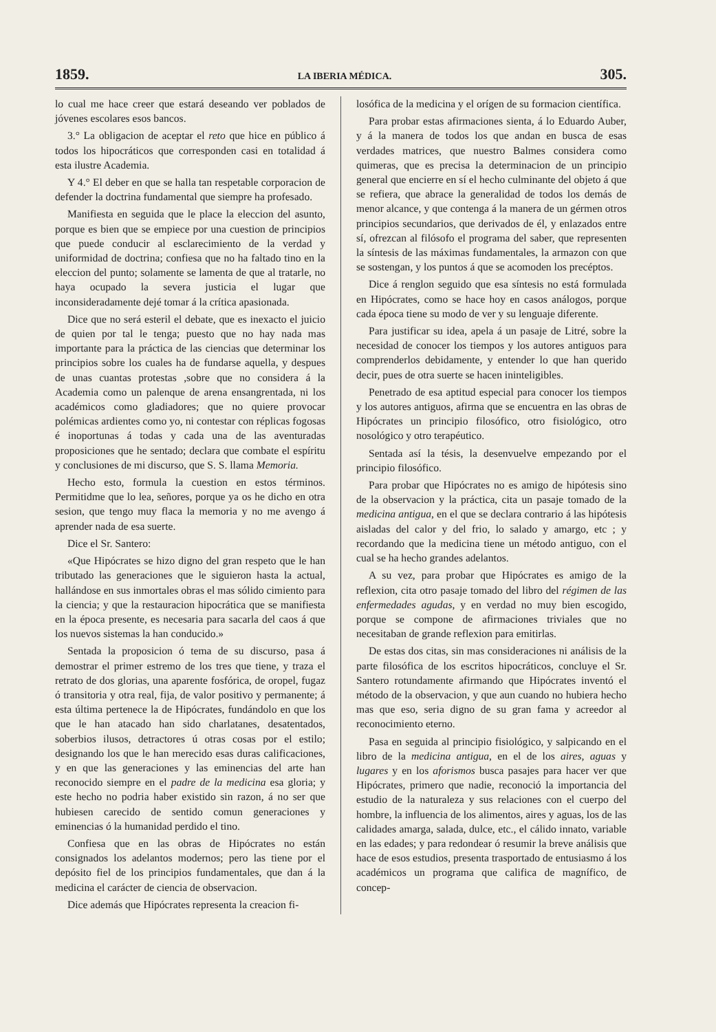1859. LA IBERIA MÉDICA. 305.
lo cual me hace creer que estará deseando ver poblados de jóvenes escolares esos bancos.
3.° La obligacion de aceptar el reto que hice en público á todos los hipocráticos que corresponden casi en totalidad á esta ilustre Academia.
Y 4.° El deber en que se halla tan respetable corporacion de defender la doctrina fundamental que siempre ha profesado.
Manifiesta en seguida que le place la eleccion del asunto, porque es bien que se empiece por una cuestion de principios que puede conducir al esclarecimiento de la verdad y uniformidad de doctrina; confiesa que no ha faltado tino en la eleccion del punto; solamente se lamenta de que al tratarle, no haya ocupado la severa justicia el lugar que inconsideradamente dejé tomar á la crítica apasionada.
Dice que no será esteril el debate, que es inexacto el juicio de quien por tal le tenga; puesto que no hay nada mas importante para la práctica de las ciencias que determinar los principios sobre los cuales ha de fundarse aquella, y despues de unas cuantas protestas ,sobre que no considera á la Academia como un palenque de arena ensangrentada, ni los académicos como gladiadores; que no quiere provocar polémicas ardientes como yo, ni contestar con réplicas fogosas é inoportunas á todas y cada una de las aventuradas proposiciones que he sentado; declara que combate el espíritu y conclusiones de mi discurso, que S. S. llama Memoria.
Hecho esto, formula la cuestion en estos términos. Permitidme que lo lea, señores, porque ya os he dicho en otra sesion, que tengo muy flaca la memoria y no me avengo á aprender nada de esa suerte.
Dice el Sr. Santero:
«Que Hipócrates se hizo digno del gran respeto que le han tributado las generaciones que le siguieron hasta la actual, hallándose en sus inmortales obras el mas sólido cimiento para la ciencia; y que la restauracion hipocrática que se manifiesta en la época presente, es necesaria para sacarla del caos á que los nuevos sistemas la han conducido.»
Sentada la proposicion ó tema de su discurso, pasa á demostrar el primer estremo de los tres que tiene, y traza el retrato de dos glorias, una aparente fosfórica, de oropel, fugaz ó transitoria y otra real, fija, de valor positivo y permanente; á esta última pertenece la de Hipócrates, fundándolo en que los que le han atacado han sido charlatanes, desatentados, soberbios ilusos, detractores ú otras cosas por el estilo; designando los que le han merecido esas duras calificaciones, y en que las generaciones y las eminencias del arte han reconocido siempre en el padre de la medicina esa gloria; y este hecho no podria haber existido sin razon, á no ser que hubiesen carecido de sentido comun generaciones y eminencias ó la humanidad perdido el tino.
Confiesa que en las obras de Hipócrates no están consignados los adelantos modernos; pero las tiene por el depósito fiel de los principios fundamentales, que dan á la medicina el carácter de ciencia de observacion.
Dice además que Hipócrates representa la creacion fi-
losófica de la medicina y el orígen de su formacion científica.
Para probar estas afirmaciones sienta, á lo Eduardo Auber, y á la manera de todos los que andan en busca de esas verdades matrices, que nuestro Balmes considera como quimeras, que es precisa la determinacion de un principio general que encierre en sí el hecho culminante del objeto á que se refiera, que abrace la generalidad de todos los demás de menor alcance, y que contenga á la manera de un gérmen otros principios secundarios, que derivados de él, y enlazados entre sí, ofrezcan al filósofo el programa del saber, que representen la síntesis de las máximas fundamentales, la armazon con que se sostengan, y los puntos á que se acomoden los precéptos.
Dice á renglon seguido que esa síntesis no está formulada en Hipócrates, como se hace hoy en casos análogos, porque cada época tiene su modo de ver y su lenguaje diferente.
Para justificar su idea, apela á un pasaje de Litré, sobre la necesidad de conocer los tiempos y los autores antiguos para comprenderlos debidamente, y entender lo que han querido decir, pues de otra suerte se hacen ininteligibles.
Penetrado de esa aptitud especial para conocer los tiempos y los autores antiguos, afirma que se encuentra en las obras de Hipócrates un principio filosófico, otro fisiológico, otro nosológico y otro terapéutico.
Sentada así la tésis, la desenvuelve empezando por el principio filosófico.
Para probar que Hipócrates no es amigo de hipótesis sino de la observacion y la práctica, cita un pasaje tomado de la medicina antigua, en el que se declara contrario á las hipótesis aisladas del calor y del frio, lo salado y amargo, etc ; y recordando que la medicina tiene un método antiguo, con el cual se ha hecho grandes adelantos.
A su vez, para probar que Hipócrates es amigo de la reflexion, cita otro pasaje tomado del libro del régimen de las enfermedades agudas, y en verdad no muy bien escogido, porque se compone de afirmaciones triviales que no necesitaban de grande reflexion para emitirlas.
De estas dos citas, sin mas consideraciones ni análisis de la parte filosófica de los escritos hipocráticos, concluye el Sr. Santero rotundamente afirmando que Hipócrates inventó el método de la observacion, y que aun cuando no hubiera hecho mas que eso, seria digno de su gran fama y acreedor al reconocimiento eterno.
Pasa en seguida al principio fisiológico, y salpicando en el libro de la medicina antigua, en el de los aires, aguas y lugares y en los aforismos busca pasajes para hacer ver que Hipócrates, primero que nadie, reconoció la importancia del estudio de la naturaleza y sus relaciones con el cuerpo del hombre, la influencia de los alimentos, aires y aguas, los de las calidades amarga, salada, dulce, etc., el cálido innato, variable en las edades; y para redondear ó resumir la breve análisis que hace de esos estudios, presenta trasportado de entusiasmo á los académicos un programa que califica de magnífico, de concep-